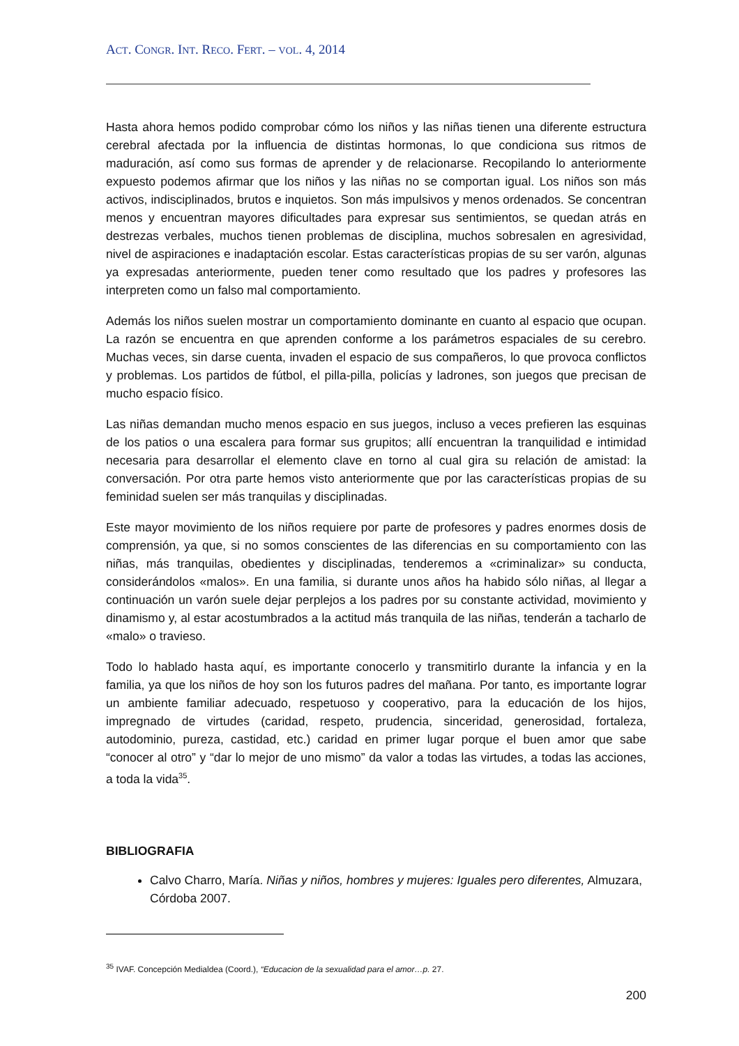ACT. CONGR. INT. RECO. FERT. – VOL. 4, 2014
Hasta ahora hemos podido comprobar cómo los niños y las niñas tienen una diferente estructura cerebral afectada por la influencia de distintas hormonas, lo que condiciona sus ritmos de maduración, así como sus formas de aprender y de relacionarse. Recopilando lo anteriormente expuesto podemos afirmar que los niños y las niñas no se comportan igual. Los niños son más activos, indisciplinados, brutos e inquietos. Son más impulsivos y menos ordenados. Se concentran menos y encuentran mayores dificultades para expresar sus sentimientos, se quedan atrás en destrezas verbales, muchos tienen problemas de disciplina, muchos sobresalen en agresividad, nivel de aspiraciones e inadaptación escolar. Estas características propias de su ser varón, algunas ya expresadas anteriormente, pueden tener como resultado que los padres y profesores las interpreten como un falso mal comportamiento.
Además los niños suelen mostrar un comportamiento dominante en cuanto al espacio que ocupan. La razón se encuentra en que aprenden conforme a los parámetros espaciales de su cerebro. Muchas veces, sin darse cuenta, invaden el espacio de sus compañeros, lo que provoca conflictos y problemas. Los partidos de fútbol, el pilla-pilla, policías y ladrones, son juegos que precisan de mucho espacio físico.
Las niñas demandan mucho menos espacio en sus juegos, incluso a veces prefieren las esquinas de los patios o una escalera para formar sus grupitos; allí encuentran la tranquilidad e intimidad necesaria para desarrollar el elemento clave en torno al cual gira su relación de amistad: la conversación. Por otra parte hemos visto anteriormente que por las características propias de su feminidad suelen ser más tranquilas y disciplinadas.
Este mayor movimiento de los niños requiere por parte de profesores y padres enormes dosis de comprensión, ya que, si no somos conscientes de las diferencias en su comportamiento con las niñas, más tranquilas, obedientes y disciplinadas, tenderemos a «criminalizar» su conducta, considerándolos «malos». En una familia, si durante unos años ha habido sólo niñas, al llegar a continuación un varón suele dejar perplejos a los padres por su constante actividad, movimiento y dinamismo y, al estar acostumbrados a la actitud más tranquila de las niñas, tenderán a tacharlo de «malo» o travieso.
Todo lo hablado hasta aquí, es importante conocerlo y transmitirlo durante la infancia y en la familia, ya que los niños de hoy son los futuros padres del mañana. Por tanto, es importante lograr un ambiente familiar adecuado, respetuoso y cooperativo, para la educación de los hijos, impregnado de virtudes (caridad, respeto, prudencia, sinceridad, generosidad, fortaleza, autodominio, pureza, castidad, etc.) caridad en primer lugar porque el buen amor que sabe “conocer al otro” y “dar lo mejor de uno mismo” da valor a todas las virtudes, a todas las acciones, a toda la vida<sup>35</sup>.
BIBLIOGRAFIA
Calvo Charro, María. Niñas y niños, hombres y mujeres: Iguales pero diferentes, Almuzara, Córdoba 2007.
<sup>35</sup> IVAF. Concepción Medialdea (Coord.), “Educacion de la sexualidad para el amor…p. 27.
200